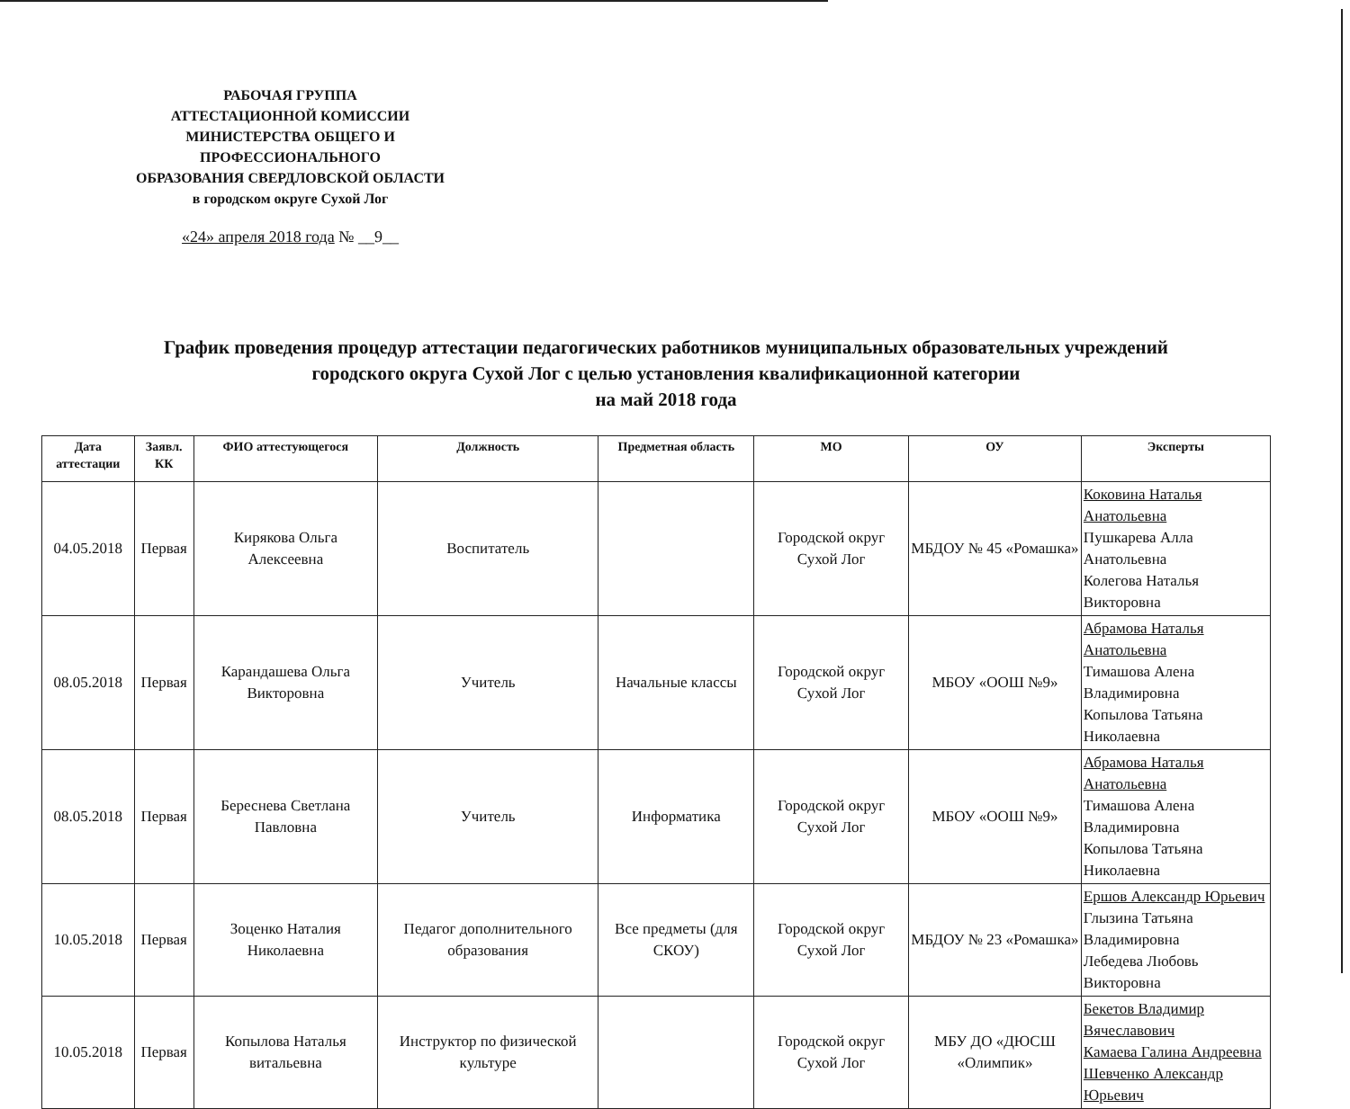РАБОЧАЯ ГРУППА
АТТЕСТАЦИОННОЙ КОМИССИИ
МИНИСТЕРСТВА ОБЩЕГО И
ПРОФЕССИОНАЛЬНОГО
ОБРАЗОВАНИЯ СВЕРДЛОВСКОЙ ОБЛАСТИ
в городском округе Сухой Лог
«24» апреля 2018 года № __9__
График проведения процедур аттестации педагогических работников муниципальных образовательных учреждений
городского округа Сухой Лог с целью установления квалификационной категории
на май 2018 года
| Дата аттестации | Заявл. КК | ФИО аттестующегося | Должность | Предметная область | МО | ОУ | Эксперты |
| --- | --- | --- | --- | --- | --- | --- | --- |
| 04.05.2018 | Первая | Кирякова Ольга Алексеевна | Воспитатель | | Городской округ Сухой Лог | МБДОУ № 45 «Ромашка» | Коковина Наталья Анатольевна Пушкарева Алла Анатольевна Колегова Наталья Викторовна |
| 08.05.2018 | Первая | Карандашева Ольга Викторовна | Учитель | Начальные классы | Городской округ Сухой Лог | МБОУ «ООШ №9» | Абрамова Наталья Анатольевна Тимашова Алена Владимировна Копылова Татьяна Николаевна |
| 08.05.2018 | Первая | Береснева Светлана Павловна | Учитель | Информатика | Городской округ Сухой Лог | МБОУ «ООШ №9» | Абрамова Наталья Анатольевна Тимашова Алена Владимировна Копылова Татьяна Николаевна |
| 10.05.2018 | Первая | Зоценко Наталия Николаевна | Педагог дополнительного образования | Все предметы (для СКОУ) | Городской округ Сухой Лог | МБДОУ № 23 «Ромашка» | Ершов Александр Юрьевич Глызина Татьяна Владимировна Лебедева Любовь Викторовна |
| 10.05.2018 | Первая | Копылова Наталья витальевна | Инструктор по физической культуре | | Городской округ Сухой Лог | МБУ ДО «ДЮСШ «Олимпик» | Бекетов Владимир Вячеславович Камаева Галина Андреевна Шевченко Александр Юрьевич |